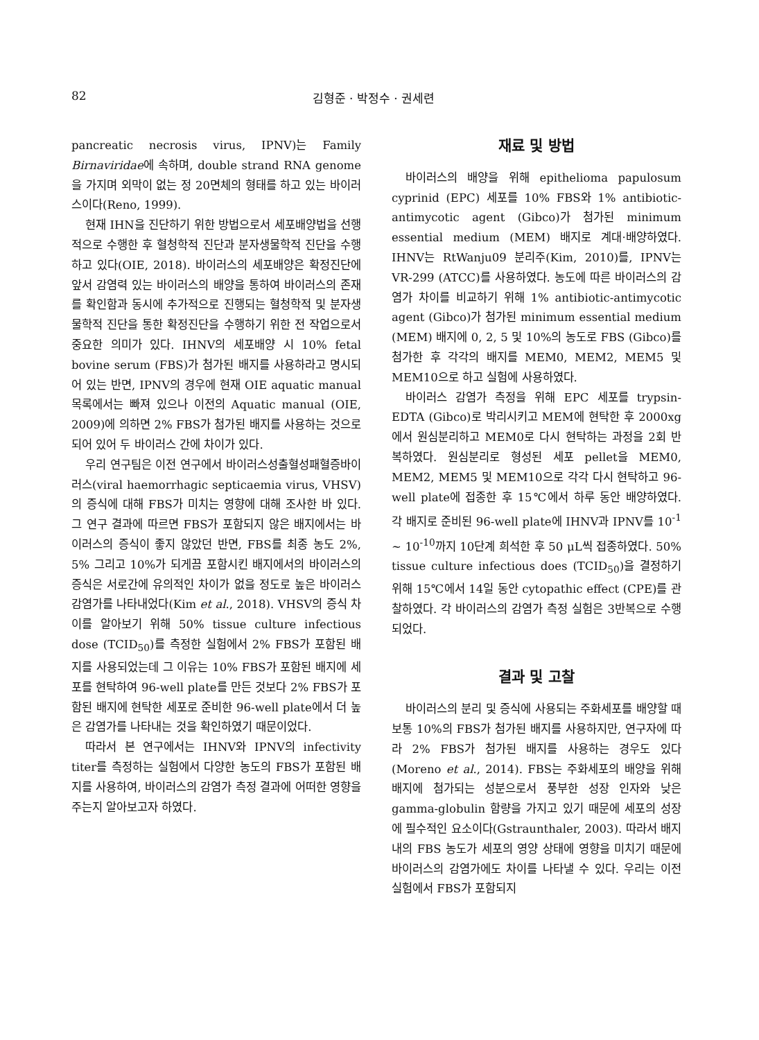82 김형준 · 박정수 · 권세련
pancreatic necrosis virus, IPNV)는 Family Birnaviridae에 속하며, double strand RNA genome을 가지며 외막이 없는 정 20면체의 형태를 하고 있는 바이러스이다(Reno, 1999).
현재 IHN을 진단하기 위한 방법으로서 세포배양법을 선행적으로 수행한 후 혈청학적 진단과 분자생물학적 진단을 수행하고 있다(OIE, 2018). 바이러스의 세포배양은 확정진단에 앞서 감염력 있는 바이러스의 배양을 통하여 바이러스의 존재를 확인함과 동시에 추가적으로 진행되는 혈청학적 및 분자생물학적 진단을 통한 확정진단을 수행하기 위한 전 작업으로서 중요한 의미가 있다. IHNV의 세포배양 시 10% fetal bovine serum (FBS)가 첨가된 배지를 사용하라고 명시되어 있는 반면, IPNV의 경우에 현재 OIE aquatic manual 목록에서는 빠져 있으나 이전의 Aquatic manual (OIE, 2009)에 의하면 2% FBS가 첨가된 배지를 사용하는 것으로 되어 있어 두 바이러스 간에 차이가 있다.
우리 연구팀은 이전 연구에서 바이러스성출혈성패혈증바이러스(viral haemorrhagic septicaemia virus, VHSV)의 증식에 대해 FBS가 미치는 영향에 대해 조사한 바 있다. 그 연구 결과에 따르면 FBS가 포함되지 않은 배지에서는 바이러스의 증식이 좋지 않았던 반면, FBS를 최종 농도 2%, 5% 그리고 10%가 되게끔 포함시킨 배지에서의 바이러스의 증식은 서로간에 유의적인 차이가 없을 정도로 높은 바이러스 감염가를 나타내었다(Kim et al., 2018). VHSV의 증식 차이를 알아보기 위해 50% tissue culture infectious dose (TCID<sub>50</sub>)를 측정한 실험에서 2% FBS가 포함된 배지를 사용되었는데 그 이유는 10% FBS가 포함된 배지에 세포를 현탁하여 96-well plate를 만든 것보다 2% FBS가 포함된 배지에 현탁한 세포로 준비한 96-well plate에서 더 높은 감염가를 나타내는 것을 확인하였기 때문이었다.
따라서 본 연구에서는 IHNV와 IPNV의 infectivity titer를 측정하는 실험에서 다양한 농도의 FBS가 포함된 배지를 사용하여, 바이러스의 감염가 측정 결과에 어떠한 영향을 주는지 알아보고자 하였다.
재료 및 방법
바이러스의 배양을 위해 epithelioma papulosum cyprinid (EPC) 세포를 10% FBS와 1% antibiotic-antimycotic agent (Gibco)가 첨가된 minimum essential medium (MEM) 배지로 계대·배양하였다. IHNV는 RtWanju09 분리주(Kim, 2010)를, IPNV는 VR-299 (ATCC)를 사용하였다. 농도에 따른 바이러스의 감염가 차이를 비교하기 위해 1% antibiotic-antimycotic agent (Gibco)가 첨가된 minimum essential medium (MEM) 배지에 0, 2, 5 및 10%의 농도로 FBS (Gibco)를 첨가한 후 각각의 배지를 MEM0, MEM2, MEM5 및 MEM10으로 하고 실험에 사용하였다.
바이러스 감염가 측정을 위해 EPC 세포를 trypsin-EDTA (Gibco)로 박리시키고 MEM에 현탁한 후 2000xg에서 원심분리하고 MEM0로 다시 현탁하는 과정을 2회 반복하였다. 원심분리로 형성된 세포 pellet을 MEM0, MEM2, MEM5 및 MEM10으로 각각 다시 현탁하고 96-well plate에 접종한 후 15℃에서 하루 동안 배양하였다. 각 배지로 준비된 96-well plate에 IHNV과 IPNV를 10<sup>-1</sup> ~ 10<sup>-10</sup>까지 10단계 희석한 후 50 μL씩 접종하였다. 50% tissue culture infectious does (TCID<sub>50</sub>)을 결정하기 위해 15℃에서 14일 동안 cytopathic effect (CPE)를 관찰하였다. 각 바이러스의 감염가 측정 실험은 3반복으로 수행되었다.
결과 및 고찰
바이러스의 분리 및 증식에 사용되는 주화세포를 배양할 때 보통 10%의 FBS가 첨가된 배지를 사용하지만, 연구자에 따라 2% FBS가 첨가된 배지를 사용하는 경우도 있다(Moreno et al., 2014). FBS는 주화세포의 배양을 위해 배지에 첨가되는 성분으로서 풍부한 성장 인자와 낮은 gamma-globulin 함량을 가지고 있기 때문에 세포의 성장에 필수적인 요소이다(Gstraunthaler, 2003). 따라서 배지내의 FBS 농도가 세포의 영양 상태에 영향을 미치기 때문에 바이러스의 감염가에도 차이를 나타낼 수 있다. 우리는 이전 실험에서 FBS가 포함되지